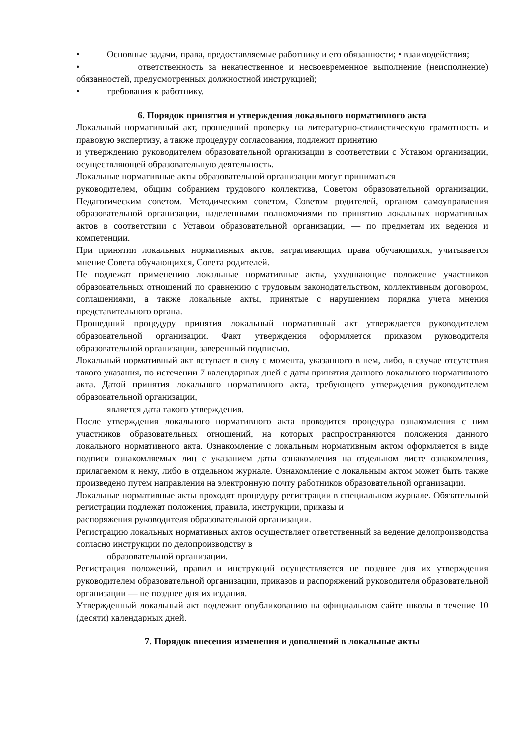• Основные задачи, права, предоставляемые работнику и его обязанности; • взаимодействия;
• ответственность за некачественное и несвоевременное выполнение (неисполнение) обязанностей, предусмотренных должностной инструкцией;
• требования к работнику.
6. Порядок принятия и утверждения локального нормативного акта
Локальный нормативный акт, прошедший проверку на литературно-стилистическую грамотность и правовую экспертизу, а также процедуру согласования, подлежит принятию
и утверждению руководителем образовательной организации в соответствии с Уставом организации, осуществляющей образовательную деятельность.
Локальные нормативные акты образовательной организации могут приниматься
руководителем, общим собранием трудового коллектива, Советом образовательной организации, Педагогическим советом. Методическим советом, Советом родителей, органом самоуправления образовательной организации, наделенными полномочиями по принятию локальных нормативных актов в соответствии с Уставом образовательной организации, — по предметам их ведения и компетенции.
При принятии локальных нормативных актов, затрагивающих права обучающихся, учитывается мнение Совета обучающихся, Совета родителей.
Не подлежат применению локальные нормативные акты, ухудшающие положение участников образовательных отношений по сравнению с трудовым законодательством, коллективным договором, соглашениями, а также локальные акты, принятые с нарушением порядка учета мнения представительного органа.
Прошедший процедуру принятия локальный нормативный акт утверждается руководителем образовательной организации. Факт утверждения оформляется приказом руководителя образовательной организации, заверенный подписью.
Локальный нормативный акт вступает в силу с момента, указанного в нем, либо, в случае отсутствия такого указания, по истечении 7 календарных дней с даты принятия данного локального нормативного акта. Датой принятия локального нормативного акта, требующего утверждения руководителем образовательной организации,
является дата такого утверждения.
После утверждения локального нормативного акта проводится процедура ознакомления с ним участников образовательных отношений, на которых распространяются положения данного локального нормативного акта. Ознакомление с локальным нормативным актом оформляется в виде подписи ознакомляемых лиц с указанием даты ознакомления на отдельном листе ознакомления, прилагаемом к нему, либо в отдельном журнале. Ознакомление с локальным актом может быть также произведено путем направления на электронную почту работников образовательной организации.
Локальные нормативные акты проходят процедуру регистрации в специальном журнале. Обязательной регистрации подлежат положения, правила, инструкции, приказы и
распоряжения руководителя образовательной организации.
Регистрацию локальных нормативных актов осуществляет ответственный за ведение делопроизводства согласно инструкции по делопроизводству в
образовательной организации.
Регистрация положений, правил и инструкций осуществляется не позднее дня их утверждения руководителем образовательной организации, приказов и распоряжений руководителя образовательной организации — не позднее дня их издания.
Утвержденный локальный акт подлежит опубликованию на официальном сайте школы в течение 10 (десяти) календарных дней.
7. Порядок внесения изменения и дополнений в локальные акты